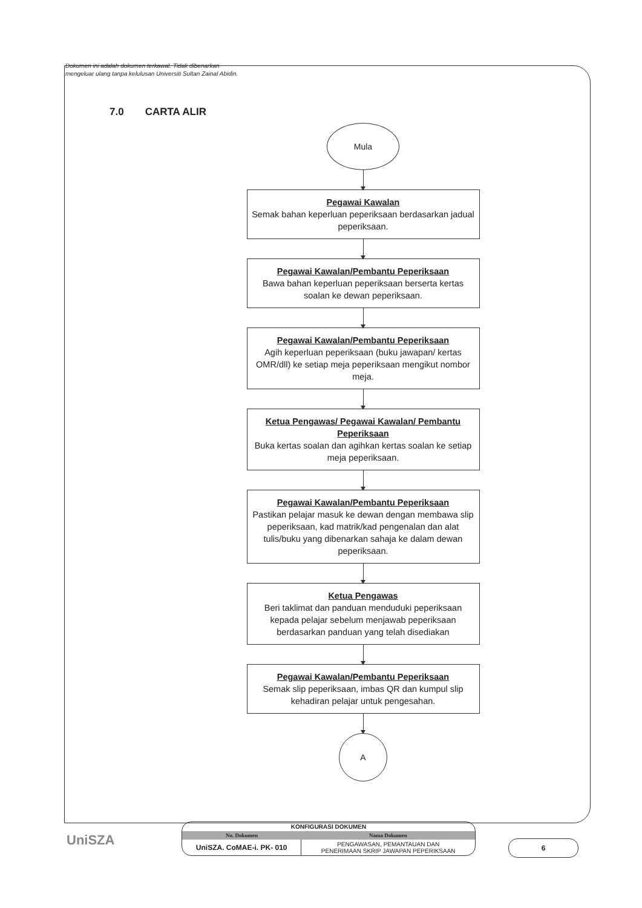Dokumen ini adalah dokumen terkawal. Tidak dibenarkan
mengeluar ulang tanpa kelulusan Universiti Sultan Zainal Abidin.
7.0 CARTA ALIR
Mula
Pegawai Kawalan
Semak bahan keperluan peperiksaan berdasarkan jadual peperiksaan.
Pegawai Kawalan/Pembantu Peperiksaan
Bawa bahan keperluan peperiksaan berserta kertas soalan ke dewan peperiksaan.
Pegawai Kawalan/Pembantu Peperiksaan
Agih keperluan peperiksaan (buku jawapan/ kertas OMR/dll) ke setiap meja peperiksaan mengikut nombor meja.
Ketua Pengawas/ Pegawai Kawalan/ Pembantu Peperiksaan
Buka kertas soalan dan agihkan kertas soalan ke setiap meja peperiksaan.
Pegawai Kawalan/Pembantu Peperiksaan
Pastikan pelajar masuk ke dewan dengan membawa slip peperiksaan, kad matrik/kad pengenalan dan alat tulis/buku yang dibenarkan sahaja ke dalam dewan peperiksaan.
Ketua Pengawas
Beri taklimat dan panduan menduduki peperiksaan kepada pelajar sebelum menjawab peperiksaan berdasarkan panduan yang telah disediakan
Pegawai Kawalan/Pembantu Peperiksaan
Semak slip peperiksaan, imbas QR dan kumpul slip kehadiran pelajar untuk pengesahan.
A
UniSZA
| KONFIGURASI DOKUMEN | |
| No. Dokumen | Nama Dokumen |
| UniSZA. CoMAE-i. PK- 010 | PENGAWASAN, PEMANTAUAN DAN PENERIMAAN SKRIP JAWAPAN PEPERIKSAAN |
6